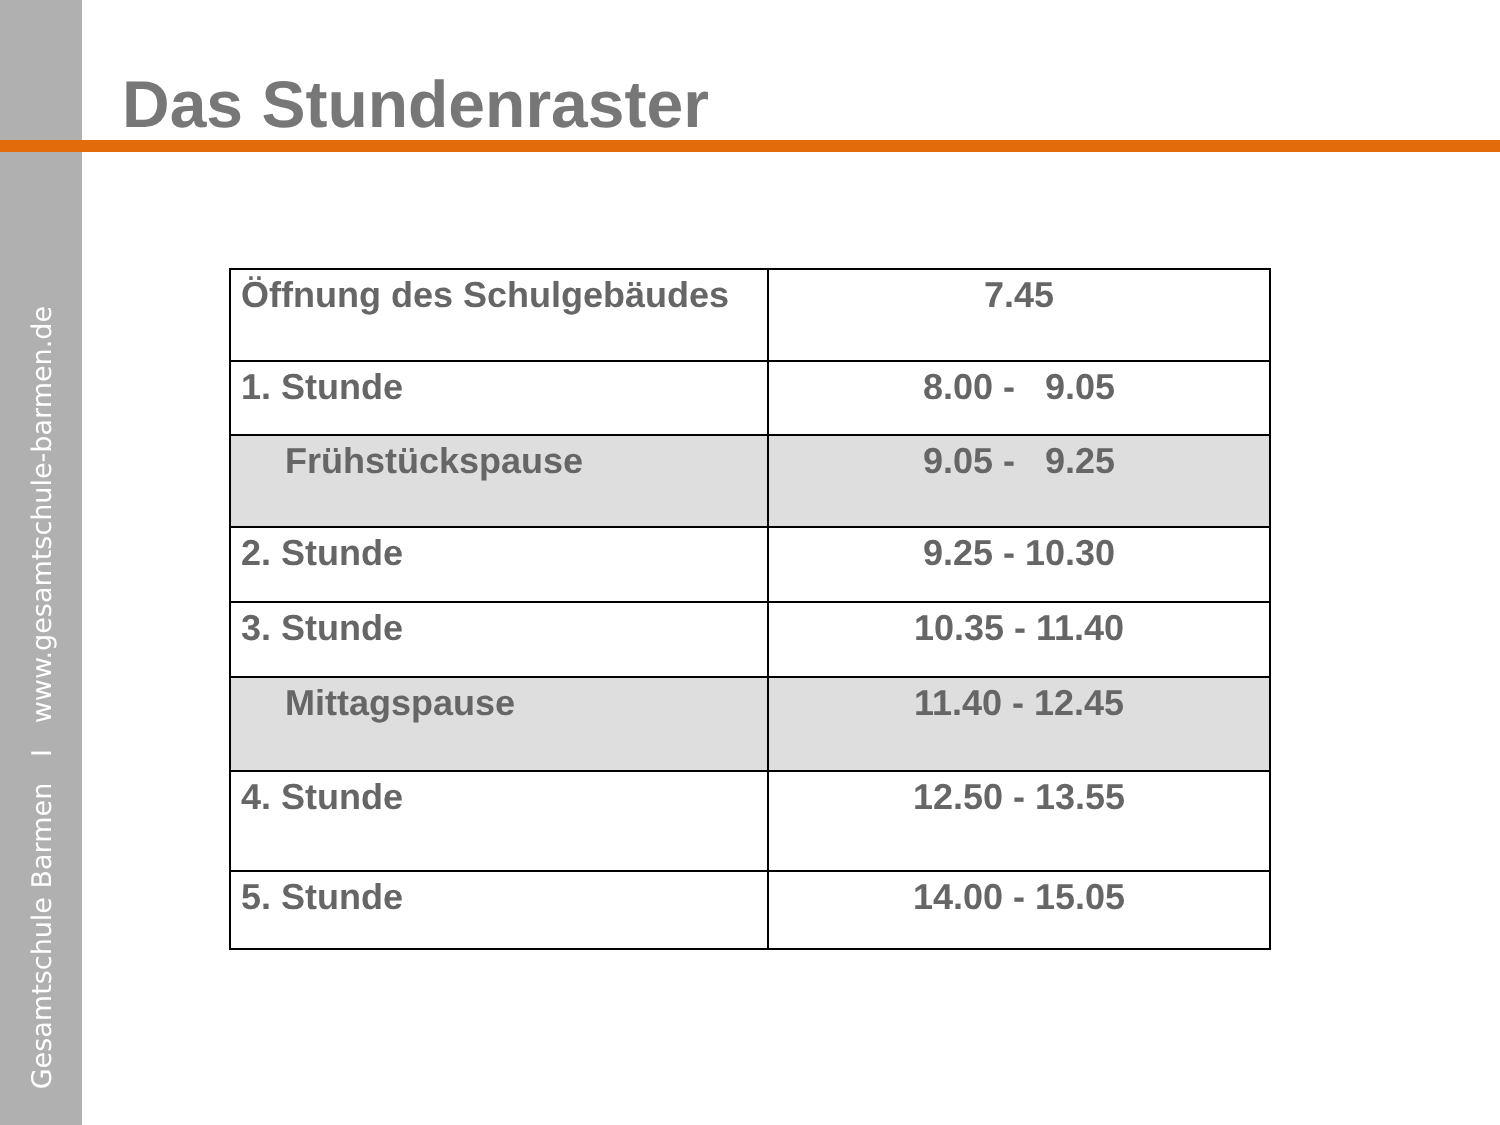Gesamtschule Barmen I www.gesamtschule-barmen.de
Das Stundenraster
| Öffnung des Schulgebäudes | 7.45 |
| 1. Stunde | 8.00 - 9.05 |
| Frühstückspause | 9.05 - 9.25 |
| 2. Stunde | 9.25 - 10.30 |
| 3. Stunde | 10.35 - 11.40 |
| Mittagspause | 11.40 - 12.45 |
| 4. Stunde | 12.50 - 13.55 |
| 5. Stunde | 14.00 - 15.05 |